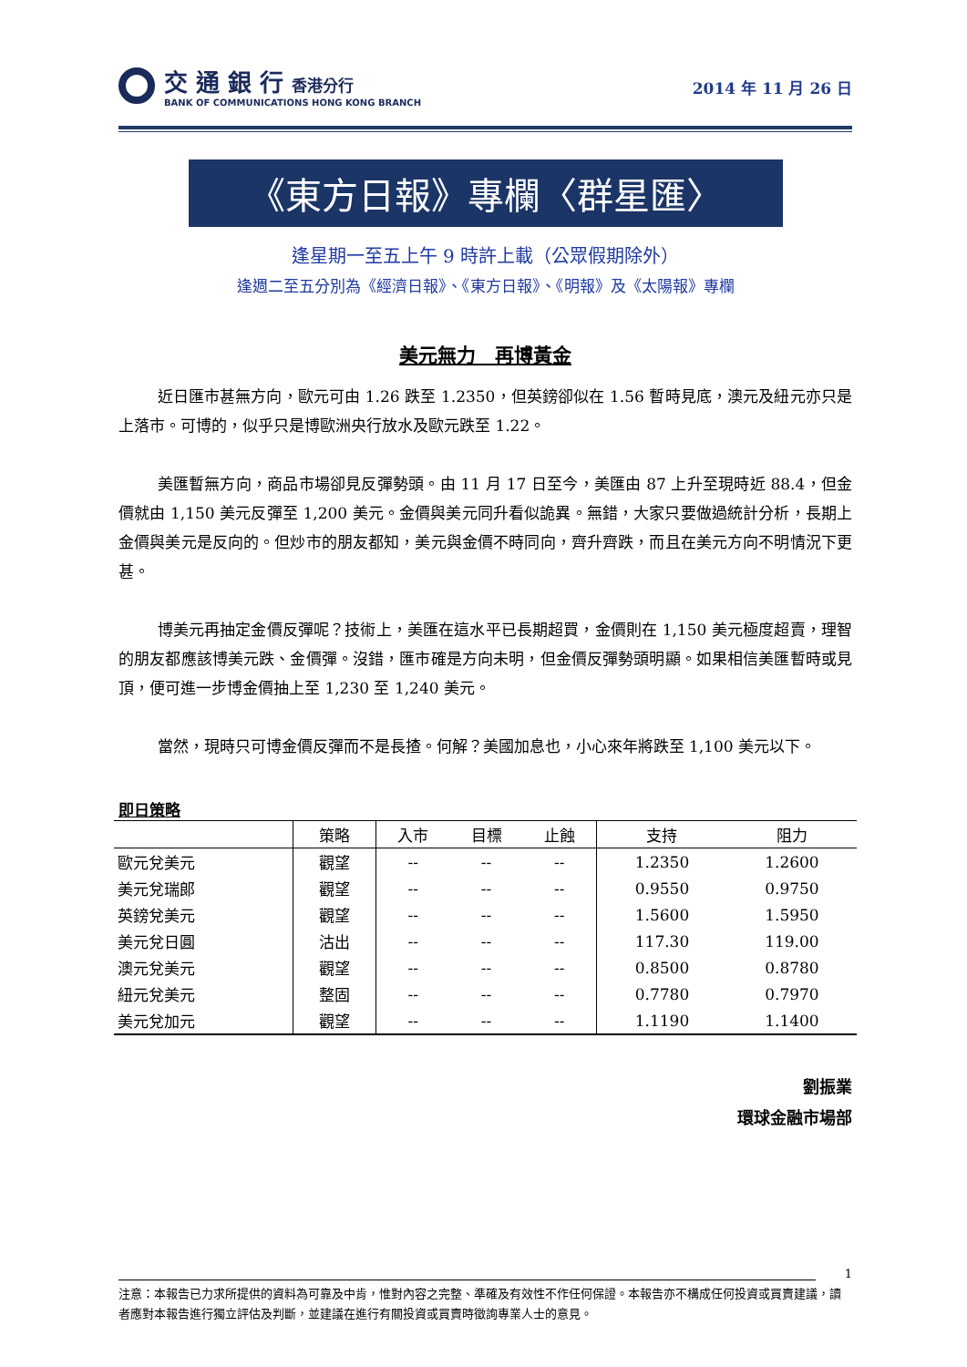交 通 銀 行 香港分行
BANK OF COMMUNICATIONS HONG KONG BRANCH
2014 年 11 月 26 日
《東方日報》專欄〈群星匯〉
逢星期一至五上午 9 時許上載（公眾假期除外）
逢週二至五分別為《經濟日報》、《東方日報》、《明報》及《太陽報》專欄
美元無力　再博黃金
近日匯市甚無方向，歐元可由 1.26 跌至 1.2350，但英鎊卻似在 1.56 暫時見底，澳元及紐元亦只是上落市。可博的，似乎只是博歐洲央行放水及歐元跌至 1.22。
美匯暫無方向，商品市場卻見反彈勢頭。由 11 月 17 日至今，美匯由 87 上升至現時近 88.4，但金價就由 1,150 美元反彈至 1,200 美元。金價與美元同升看似詭異。無錯，大家只要做過統計分析，長期上金價與美元是反向的。但炒市的朋友都知，美元與金價不時同向，齊升齊跌，而且在美元方向不明情況下更甚。
博美元再抽定金價反彈呢？技術上，美匯在這水平已長期超買，金價則在 1,150 美元極度超賣，理智的朋友都應該博美元跌、金價彈。沒錯，匯市確是方向未明，但金價反彈勢頭明顯。如果相信美匯暫時或見頂，便可進一步博金價抽上至 1,230 至 1,240 美元。
當然，現時只可博金價反彈而不是長揸。何解？美國加息也，小心來年將跌至 1,100 美元以下。
即日策略
| | 策略 | 入市 | 目標 | 止蝕 | 支持 | 阻力 |
| --- | --- | --- | --- | --- | --- | --- |
| 歐元兌美元 | 觀望 | -- | -- | -- | 1.2350 | 1.2600 |
| 美元兌瑞郎 | 觀望 | -- | -- | -- | 0.9550 | 0.9750 |
| 英鎊兌美元 | 觀望 | -- | -- | -- | 1.5600 | 1.5950 |
| 美元兌日圓 | 沽出 | -- | -- | -- | 117.30 | 119.00 |
| 澳元兌美元 | 觀望 | -- | -- | -- | 0.8500 | 0.8780 |
| 紐元兌美元 | 整固 | -- | -- | -- | 0.7780 | 0.7970 |
| 美元兌加元 | 觀望 | -- | -- | -- | 1.1190 | 1.1400 |
劉振業
環球金融市場部
1
注意：本報告已力求所提供的資料為可靠及中肯，惟對內容之完整、準確及有效性不作任何保證。本報告亦不構成任何投資或買賣建議，讀者應對本報告進行獨立評估及判斷，並建議在進行有關投資或買賣時徵詢專業人士的意見。